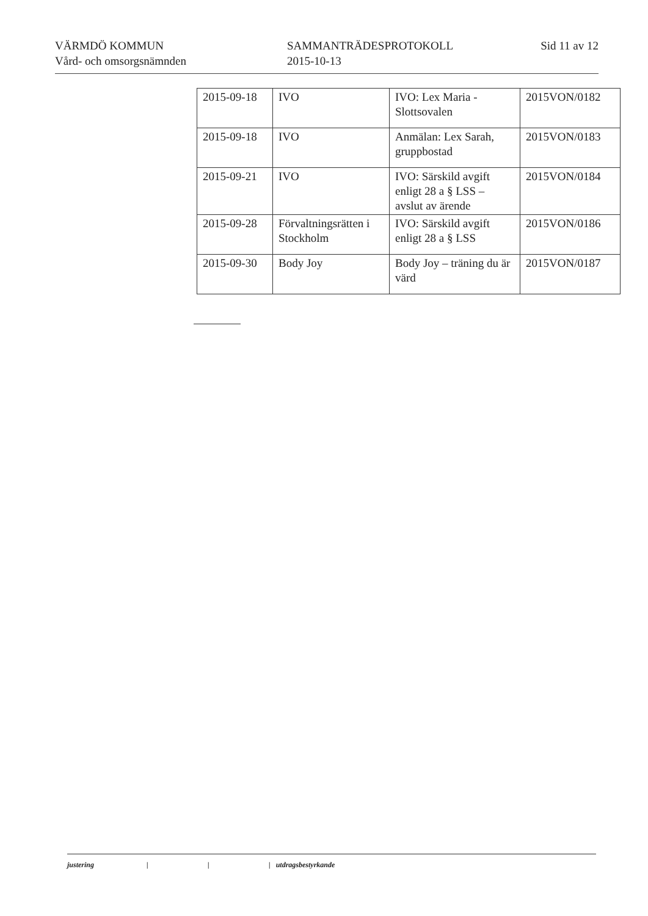VÄRMDÖ KOMMUN
Vård- och omsorgsnämnden
SAMMANTRÄDESPROTOKOLL
2015-10-13
Sid 11 av 12
| 2015-09-18 | IVO | IVO: Lex Maria - Slottsovalen | 2015VON/0182 |
| 2015-09-18 | IVO | Anmälan: Lex Sarah, gruppbostad | 2015VON/0183 |
| 2015-09-21 | IVO | IVO: Särskild avgift enligt 28 a § LSS – avslut av ärende | 2015VON/0184 |
| 2015-09-28 | Förvaltningsrätten i Stockholm | IVO: Särskild avgift enligt 28 a § LSS | 2015VON/0186 |
| 2015-09-30 | Body Joy | Body Joy – träning du är värd | 2015VON/0187 |
justering | | | utdragsbestyrkande